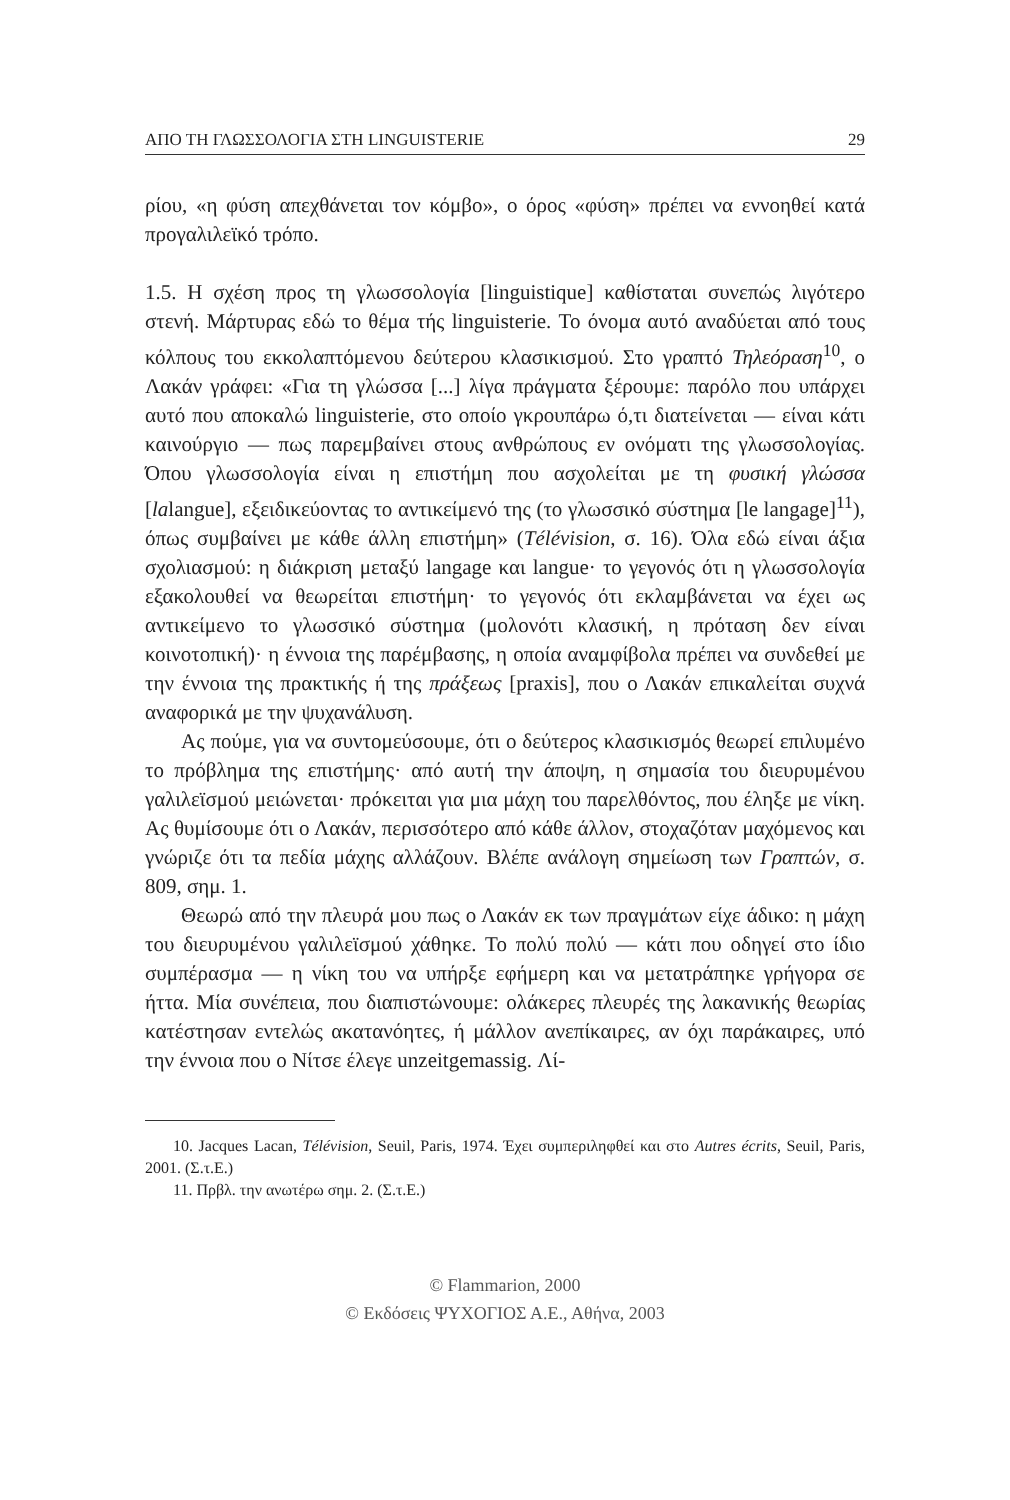ΑΠΟ ΤΗ ΓΛΩΣΣΟΛΟΓΙΑ ΣΤΗ LINGUISTERIE 29
ρίου, «η φύση απεχθάνεται τον κόμβο», ο όρος «φύση» πρέπει να εννοηθεί κατά προγαλιλεϊκό τρόπο.
1.5. Η σχέση προς τη γλωσσολογία [linguistique] καθίσταται συνεπώς λιγότερο στενή. Μάρτυρας εδώ το θέμα τής linguisterie. Το όνομα αυτό αναδύεται από τους κόλπους του εκκολαπτόμενου δεύτερου κλασικισμού. Στο γραπτό Τηλεόραση<sup>10</sup>, ο Λακάν γράφει: «Για τη γλώσσα [...] λίγα πράγματα ξέρουμε: παρόλο που υπάρχει αυτό που αποκαλώ linguisterie, στο οποίο γκρουπάρω ό,τι διατείνεται — είναι κάτι καινούργιο — πως παρεμβαίνει στους ανθρώπους εν ονόματι της γλωσσολογίας. Όπου γλωσσολογία είναι η επιστήμη που ασχολείται με τη φυσική γλώσσα [lalangue], εξειδικεύοντας το αντικείμενό της (το γλωσσικό σύστημα [le langage]<sup>11</sup>), όπως συμβαίνει με κάθε άλλη επιστήμη» (Télévision, σ. 16). Όλα εδώ είναι άξια σχολιασμού: η διάκριση μεταξύ langage και langue· το γεγονός ότι η γλωσσολογία εξακολουθεί να θεωρείται επιστήμη· το γεγονός ότι εκλαμβάνεται να έχει ως αντικείμενο το γλωσσικό σύστημα (μολονότι κλασική, η πρόταση δεν είναι κοινοτοπική)· η έννοια της παρέμβασης, η οποία αναμφίβολα πρέπει να συνδεθεί με την έννοια της πρακτικής ή της πράξεως [praxis], που ο Λακάν επικαλείται συχνά αναφορικά με την ψυχανάλυση.
Ας πούμε, για να συντομεύσουμε, ότι ο δεύτερος κλασικισμός θεωρεί επιλυμένο το πρόβλημα της επιστήμης· από αυτή την άποψη, η σημασία του διευρυμένου γαλιλεϊσμού μειώνεται· πρόκειται για μια μάχη του παρελθόντος, που έληξε με νίκη. Ας θυμίσουμε ότι ο Λακάν, περισσότερο από κάθε άλλον, στοχαζόταν μαχόμενος και γνώριζε ότι τα πεδία μάχης αλλάζουν. Βλέπε ανάλογη σημείωση των Γραπτών, σ. 809, σημ. 1.
Θεωρώ από την πλευρά μου πως ο Λακάν εκ των πραγμάτων είχε άδικο: η μάχη του διευρυμένου γαλιλεϊσμού χάθηκε. Το πολύ πολύ — κάτι που οδηγεί στο ίδιο συμπέρασμα — η νίκη του να υπήρξε εφήμερη και να μετατράπηκε γρήγορα σε ήττα. Μία συνέπεια, που διαπιστώνουμε: ολάκερες πλευρές της λακανικής θεωρίας κατέστησαν εντελώς ακατανόητες, ή μάλλον ανεπίκαιρες, αν όχι παράκαιρες, υπό την έννοια που ο Νίτσε έλεγε unzeitgemassig. Λί-
10. Jacques Lacan, Télévision, Seuil, Paris, 1974. Έχει συμπεριληφθεί και στο Autres écrits, Seuil, Paris, 2001. (Σ.τ.Ε.)
11. Πρβλ. την ανωτέρω σημ. 2. (Σ.τ.Ε.)
© Flammarion, 2000
© Εκδόσεις ΨΥΧΟΓΙΟΣ Α.Ε., Αθήνα, 2003